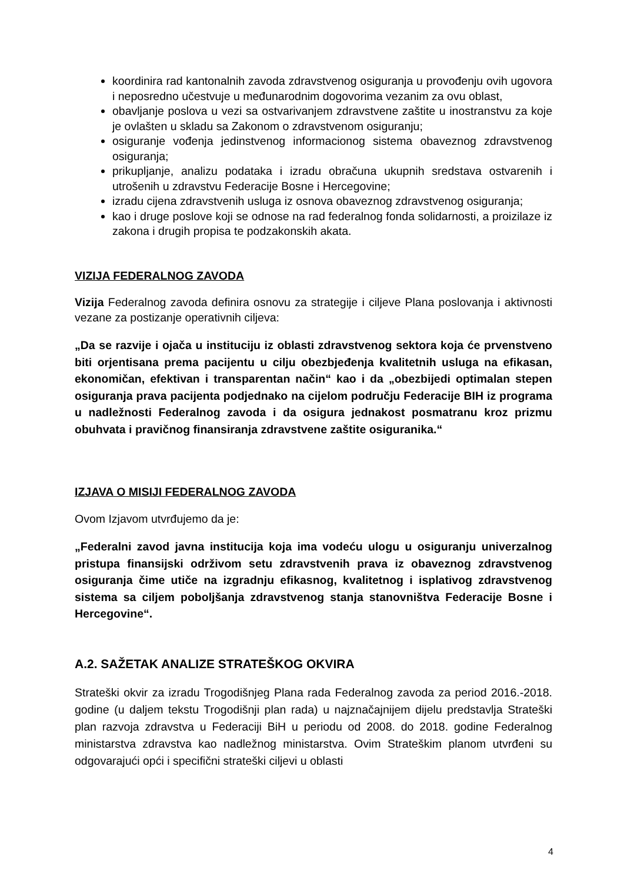koordinira rad kantonalnih zavoda zdravstvenog osiguranja u provođenju ovih ugovora i neposredno učestvuje u međunarodnim dogovorima vezanim za ovu oblast,
obavljanje poslova u vezi sa ostvarivanjem zdravstvene zaštite u inostranstvu za koje je ovlašten u skladu sa Zakonom o zdravstvenom osiguranju;
osiguranje vođenja jedinstvenog informacionog sistema obaveznog zdravstvenog osiguranja;
prikupljanje, analizu podataka i izradu obračuna ukupnih sredstava ostvarenih i utrošenih u zdravstvu Federacije Bosne i Hercegovine;
izradu cijena zdravstvenih usluga iz osnova obaveznog zdravstvenog osiguranja;
kao i druge poslove koji se odnose na rad federalnog fonda solidarnosti, a proizilaze iz zakona i drugih propisa te podzakonskih akata.
VIZIJA FEDERALNOG ZAVODA
Vizija Federalnog zavoda definira osnovu za strategije i ciljeve Plana poslovanja i aktivnosti vezane za postizanje operativnih ciljeva:
„Da se razvije i ojača u instituciju iz oblasti zdravstvenog sektora koja će prvenstveno biti orjentisana prema pacijentu u cilju obezbjeđenja kvalitetnih usluga na efikasan, ekonomičan, efektivan i transparentan način“ kao i da „obezbijedi optimalan stepen osiguranja prava pacijenta podjednako na cijelom području Federacije BIH iz programa u nadležnosti Federalnog zavoda i da osigura jednakost posmatranu kroz prizmu obuhvata i pravičnog finansiranja zdravstvene zaštite osiguranika.“
IZJAVA O MISIJI FEDERALNOG ZAVODA
Ovom Izjavom utvrđujemo da je:
„Federalni zavod javna institucija koja ima vodeću ulogu u osiguranju univerzalnog pristupa finansijski održivom setu zdravstvenih prava iz obaveznog zdravstvenog osiguranja čime utiče na izgradnju efikasnog, kvalitetnog i isplativog zdravstvenog sistema sa ciljem poboljšanja zdravstvenog stanja stanovništva Federacije Bosne i Hercegovine“.
A.2. SAŽETAK ANALIZE STRATEŠKOG OKVIRA
Strateški okvir za izradu Trogodišnjeg Plana rada Federalnog zavoda za period 2016.-2018. godine (u daljem tekstu Trogodišnji plan rada) u najznačajnijem dijelu predstavlja Strateški plan razvoja zdravstva u Federaciji BiH u periodu od 2008. do 2018. godine Federalnog ministarstva zdravstva kao nadležnog ministarstva. Ovim Strateškim planom utvrđeni su odgovarajući opći i specifični strateški ciljevi u oblasti
4